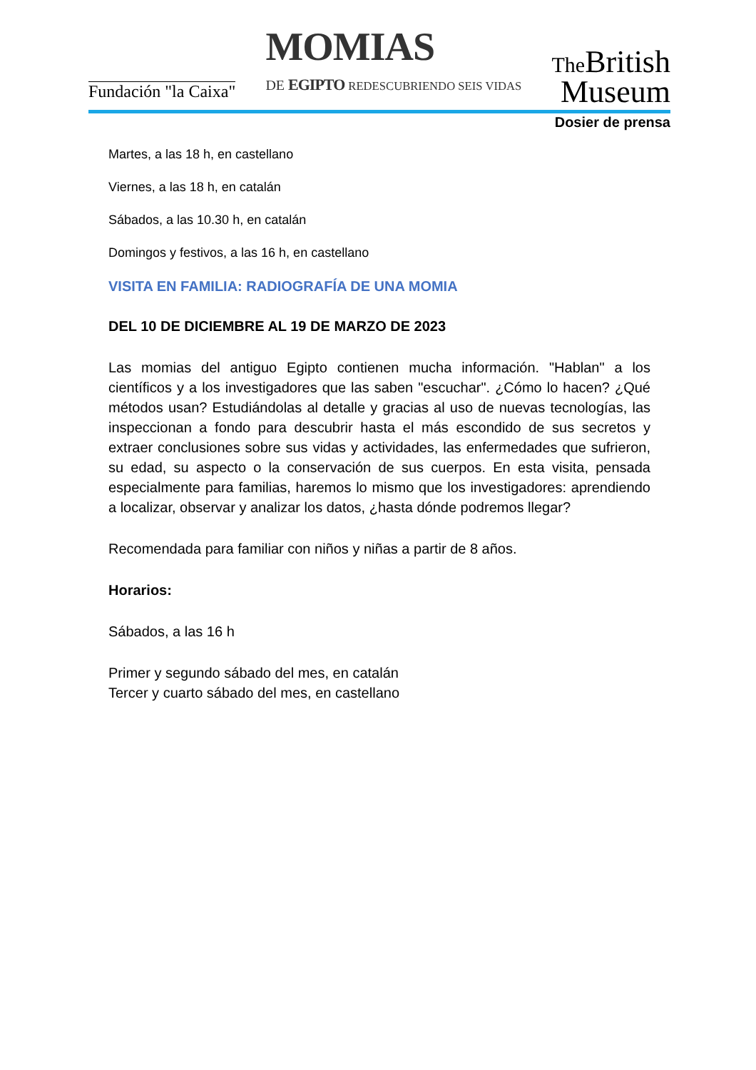Fundación "la Caixa"
MOMIAS
DE EGIPTO REDESCUBRIENDO SEIS VIDAS
The British
Museum
Dosier de prensa
Martes, a las 18 h, en castellano
Viernes, a las 18 h, en catalán
Sábados, a las 10.30 h, en catalán
Domingos y festivos, a las 16 h, en castellano
VISITA EN FAMILIA: RADIOGRAFÍA DE UNA MOMIA
DEL 10 DE DICIEMBRE AL 19 DE MARZO DE 2023
Las momias del antiguo Egipto contienen mucha información. "Hablan" a los científicos y a los investigadores que las saben "escuchar". ¿Cómo lo hacen? ¿Qué métodos usan? Estudiándolas al detalle y gracias al uso de nuevas tecnologías, las inspeccionan a fondo para descubrir hasta el más escondido de sus secretos y extraer conclusiones sobre sus vidas y actividades, las enfermedades que sufrieron, su edad, su aspecto o la conservación de sus cuerpos. En esta visita, pensada especialmente para familias, haremos lo mismo que los investigadores: aprendiendo a localizar, observar y analizar los datos, ¿hasta dónde podremos llegar?
Recomendada para familiar con niños y niñas a partir de 8 años.
Horarios:
Sábados, a las 16 h
Primer y segundo sábado del mes, en catalán
Tercer y cuarto sábado del mes, en castellano